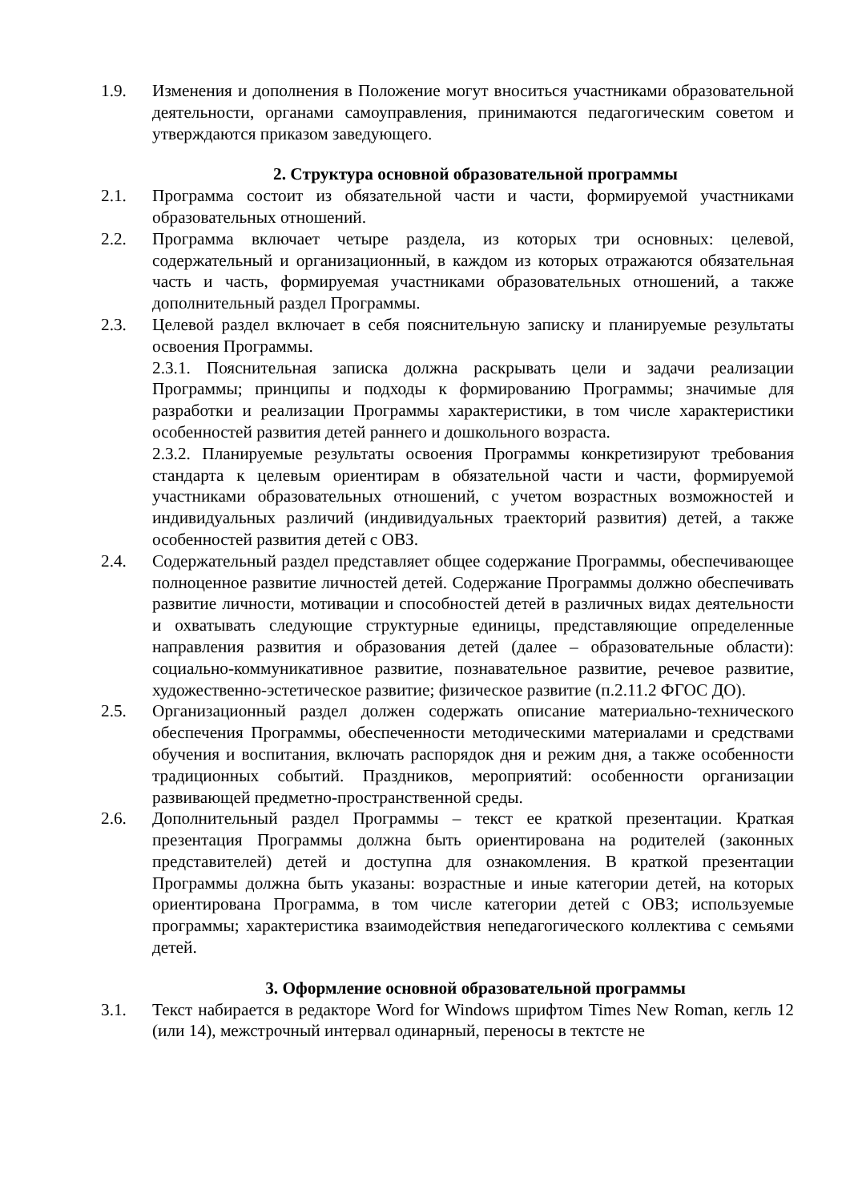1.9. Изменения и дополнения в Положение могут вноситься участниками образовательной деятельности, органами самоуправления, принимаются педагогическим советом и утверждаются приказом заведующего.
2. Структура основной образовательной программы
2.1. Программа состоит из обязательной части и части, формируемой участниками образовательных отношений.
2.2. Программа включает четыре раздела, из которых три основных: целевой, содержательный и организационный, в каждом из которых отражаются обязательная часть и часть, формируемая участниками образовательных отношений, а также дополнительный раздел Программы.
2.3. Целевой раздел включает в себя пояснительную записку и планируемые результаты освоения Программы.
2.3.1. Пояснительная записка должна раскрывать цели и задачи реализации Программы; принципы и подходы к формированию Программы; значимые для разработки и реализации Программы характеристики, в том числе характеристики особенностей развития детей раннего и дошкольного возраста.
2.3.2. Планируемые результаты освоения Программы конкретизируют требования стандарта к целевым ориентирам в обязательной части и части, формируемой участниками образовательных отношений, с учетом возрастных возможностей и индивидуальных различий (индивидуальных траекторий развития) детей, а также особенностей развития детей с ОВЗ.
2.4. Содержательный раздел представляет общее содержание Программы, обеспечивающее полноценное развитие личностей детей. Содержание Программы должно обеспечивать развитие личности, мотивации и способностей детей в различных видах деятельности и охватывать следующие структурные единицы, представляющие определенные направления развития и образования детей (далее – образовательные области): социально-коммуникативное развитие, познавательное развитие, речевое развитие, художественно-эстетическое развитие; физическое развитие (п.2.11.2 ФГОС ДО).
2.5. Организационный раздел должен содержать описание материально-технического обеспечения Программы, обеспеченности методическими материалами и средствами обучения и воспитания, включать распорядок дня и режим дня, а также особенности традиционных событий. Праздников, мероприятий: особенности организации развивающей предметно-пространственной среды.
2.6. Дополнительный раздел Программы – текст ее краткой презентации. Краткая презентация Программы должна быть ориентирована на родителей (законных представителей) детей и доступна для ознакомления. В краткой презентации Программы должна быть указаны: возрастные и иные категории детей, на которых ориентирована Программа, в том числе категории детей с ОВЗ; используемые программы; характеристика взаимодействия непедагогического коллектива с семьями детей.
3. Оформление основной образовательной программы
3.1. Текст набирается в редакторе Word for Windows шрифтом Times New Roman, кегль 12 (или 14), межстрочный интервал одинарный, переносы в тектсте не